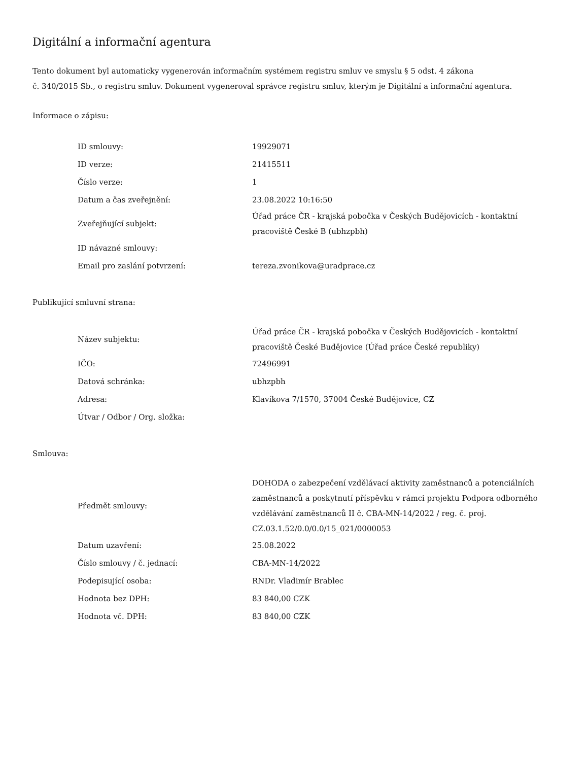Digitální a informační agentura
Tento dokument byl automaticky vygenerován informačním systémem registru smluv ve smyslu § 5 odst. 4 zákona
č. 340/2015 Sb., o registru smluv. Dokument vygeneroval správce registru smluv, kterým je Digitální a informační agentura.
Informace o zápisu:
| ID smlouvy: | 19929071 |
| ID verze: | 21415511 |
| Číslo verze: | 1 |
| Datum a čas zveřejnění: | 23.08.2022 10:16:50 |
| Zveřejňující subjekt: | Úřad práce ČR - krajská pobočka v Českých Budějovicích - kontaktní pracoviště České B (ubhzpbh) |
| ID návazné smlouvy: | |
| Email pro zaslání potvrzení: | tereza.zvonikova@uradprace.cz |
Publikující smluvní strana:
| Název subjektu: | Úřad práce ČR - krajská pobočka v Českých Budějovicích - kontaktní pracoviště České Budějovice (Úřad práce České republiky) |
| IČO: | 72496991 |
| Datová schránka: | ubhzpbh |
| Adresa: | Klavíkova 7/1570, 37004 České Budějovice, CZ |
| Útvar / Odbor / Org. složka: | |
Smlouva:
| Předmět smlouvy: | DOHODA o zabezpečení vzdělávací aktivity zaměstnanců a potenciálních zaměstnanců a poskytnutí příspěvku v rámci projektu Podpora odborného vzdělávání zaměstnanců II č. CBA-MN-14/2022 / reg. č. proj. CZ.03.1.52/0.0/0.0/15_021/0000053 |
| Datum uzavření: | 25.08.2022 |
| Číslo smlouvy / č. jednací: | CBA-MN-14/2022 |
| Podepisující osoba: | RNDr. Vladimír Brablec |
| Hodnota bez DPH: | 83 840,00 CZK |
| Hodnota vč. DPH: | 83 840,00 CZK |